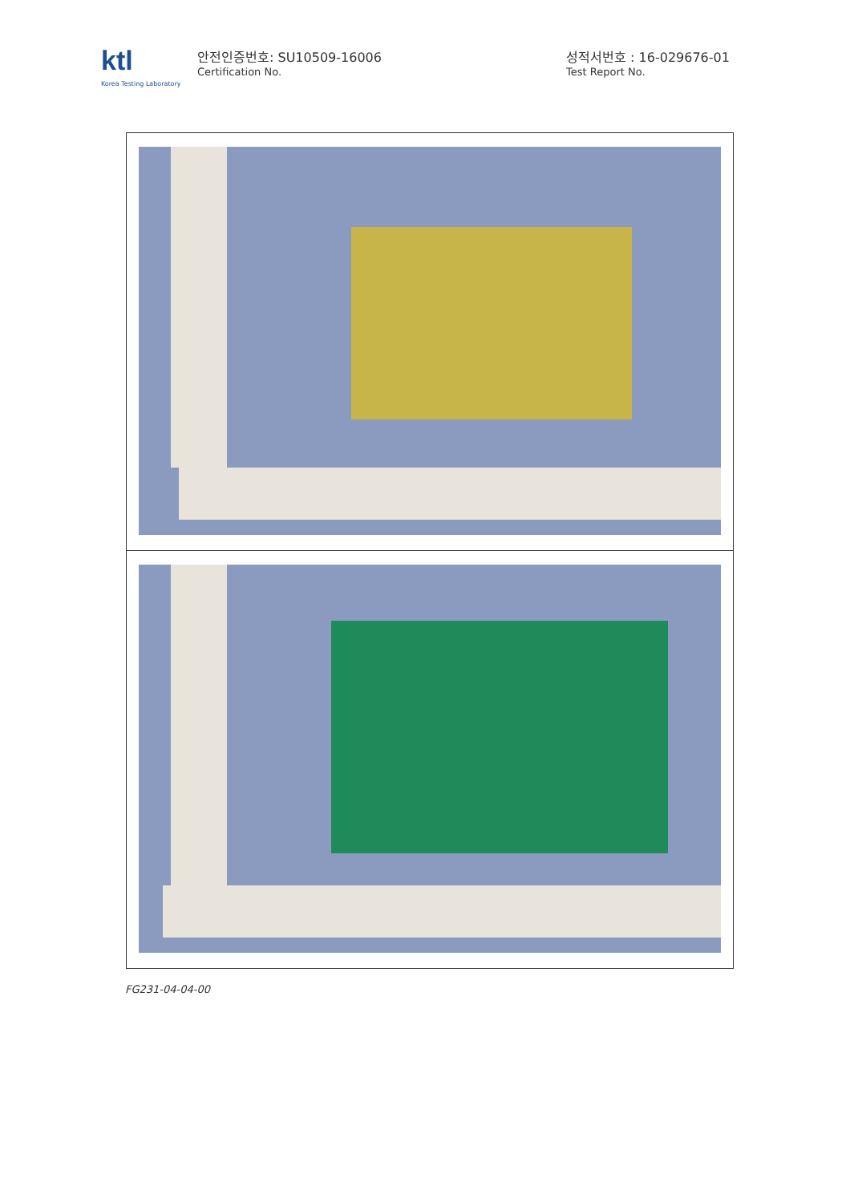ktl
Korea Testing Laboratory
안전인증번호: SU10509-16006
Certification No.
성적서번호 : 16-029676-01
Test Report No.
FG231-04-04-00